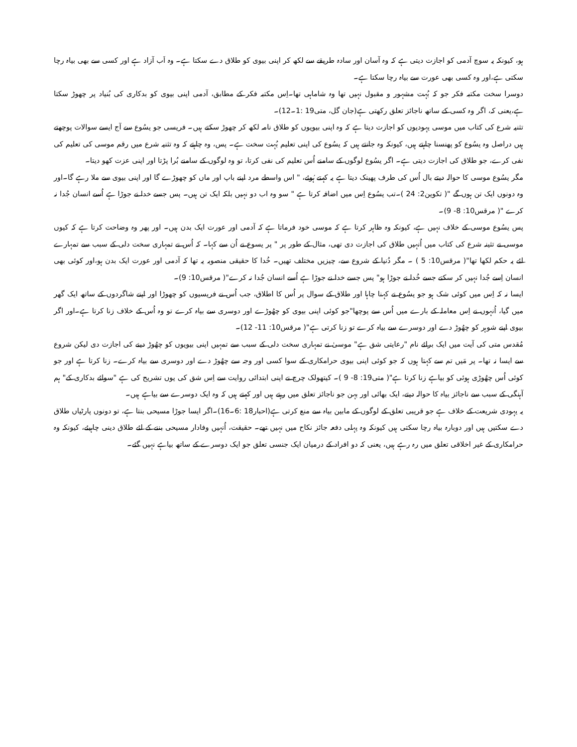ہو، کیونکہ یہ سوچ آدمی کو اجازت دیتی ہے کہ وہ آسان اور سادہ طریقے سے لکھ کر اپنی بیوی کو طلاق دے سکتا ہے۔ وہ اَب آزاد ہے اور کسی سے بھی بیاہ رچا سکتی ہے،اور وہ کسی بھی عورت سے بیاہ رچا سکتا ہے۔
دوسرا سخت مکتبہ فکر جو کہ بُہت مشہور و مقبول نہیں تھا وہ شاماہی تھا۔اِس مکتبہ فکر کے مطابق، آدمی اپنی بیوی کو بدکاری کی بُنیاد پر چھوڑ سکتا ہے،یعنی کہ، اگر وہ کسی کے ساتھ ناجائز تعلق رکھتی ہے(جان گل، متی19 :1۔12)۔
تثنیہ شرع کی کتاب میں موسی یہودیوں کو اجازت دیتا ہے کہ وہ اپنی بیویوں کو طلاق نامہ لکھ کر چھوڑ سکتے ہیں۔ فریسی جو یسُوع سے آج ایسے سوالات پوچھتے ہیں دراصل وہ یسُوع کو پھنسنا چاہتے ہیں، کیونکہ وہ جانتے ہیں کہ یسُوع کی اپنی تعلیم بُہت سخت ہے۔ پس، وہ چاہتے کہ وہ تثنیہ شرع میں رقم موسی کی تعلیم کی نفی کرے، جو طلاق کی اجازت دیتی ہے۔ اگر یسُوع لوگوں کے سامنے اُس تعلیم کی نفی کرتا، تو وہ لوگوں کے سامنے بُرا پڑتا اور اپنی عزت کھو دیتا۔
مگر یسُوع موسی کا حوالہ دیتے بال اُس کی طرف پھینک دیتا ہے یہ کہتے ہُوئے، " اس واسطے مرد اپنے باپ اور ماں کو چھوڑے گا اور اپنی بیوی سے ملا رہے گا۔اور وہ دونوں ایک تن ہوں گے "( تکوین2: 24 )۔تب یسُوع اِس میں اضافہ کرتا ہے " سو وہ اب دو نہیں بلکہ ایک تن ہیں۔ پس جسے خدا نے جوڑا ہے اُسے انسان جُدا نہ کرے "( مرقس10: 8- 9)۔
پس یسُوع موسی کے خلاف نہیں ہے، کیونکہ وہ ظاہر کرتا ہے کہ موسی خود فرماتا ہے کہ آدمی اور عورت ایک بدن ہیں۔ اور پھر وہ وضاحت کرتا ہے کہ کیوں موسی نے تثینہ شرع کی کتاب میں اُنہیں طلاق کی اجازت دی تھی، مثال کے طور پر " پر یسوع نے اُن سے کہا۔ کہ اُس نے تمہاری سخت دلی کے سبب سے تمہارے لئے یہ حکم لکھا تھا"( مرقس10: 5 ) ۔ مگر دُنیا کے شروع سے، چیزیں مختلف تھیں۔ خُدا کا حقیقی منصوبہ یہ تھا کہ آدمی اور عورت ایک بدن ہو،اور کوئی بھی انسان اِسے جُدا نہیں کر سکتے جسے خُدا نے جوڑا ہو" پس جسے خدا نے جوڑا ہے اُسے انسان جُدا نہ کرے"( مرقس10: 9)۔
ایسا نہ کہ اِس میں کوئی شک ہو جو یسُوع نے کہنا چاہا اور طلاق کے سوال پر اُس کا اطلاق، جب اُس نے فریسیوں کو چھوڑا اور اپنے شاگردوں کے ساتھ ایک گھر میں گیا، اُنہوں نے اِس معاملہ کے بارے میں اُس سے پوچھا"جو کوئی اپنی بیوی کو چھُوڑے اور دوسری سے بیاہ کرے تو وہ اُس کے خلاف زنا کرتا ہے۔اور اگر بیوی اپنے شوہر کو چھُوڑ دے اور دوسرے سے بیاہ کرے تو زنا کرتی ہے"( مرقس10: 11- 12)۔
مُقدس متی کی آیت میں ایک برائے نام "رعایتی شق ہے" موسیٰ نے تمہاری سخت دلی کے سبب سے تمہیں اپنی بیویوں کو چھُوڑ دینے کی اجازت دی لیکن شروع سے ایسا نہ تھا۔ پر مَیں تم سے کہتا ہوں کہ جو کوئی اپنی بیوی حرامکاری کے سوا کسی اور وجہ سے چھُوڑ دے اور دوسری سے بیاہ کرے۔ زنا کرتا ہے اور جو کوئی اُس چھُوڑی ہوئی کو بیاہے زنا کرتا ہے"( متی19: 8- 9 )۔ کیتھولک چرچ نے اپنی ابتدائی روایت سے اِس شق کی یوں تشریح کی ہے "سوائے بدکاری کے" ہم آہنگی کے سبب سے ناجائز بیاہ کا حوالہ دیتے، ایک بھائی اور بہن جو ناجائز تعلق میں رہتے ہیں اور کہتے ہیں کہ وہ ایک دوسرے سے بیاہے ہیں۔
یہ یہودی شریعت کے خلاف ہے جو قریبی تعلق کے لوگوں کے مابین بیاہ سے منع کرتی ہے(احبار18 :6۔16)۔اگر ایسا جوڑا مسیحی بنتا ہے، تو دونوں پارٹیاں طلاق دے سکتیں ہیں اور دوبارہ بیاہ رچا سکتی ہیں کیونکہ وہ پہلی دفعہ جائز نکاح میں نہیں تھے۔ حقیقت، اُنہیں وفادار مسیحی بننے کے لئے طلاق دینی چاہیئے، کیونکہ وہ حرامکاری کے غیر اخلاقی تعلق میں رہ رہے ہیں، یعنی کہ دو افراد کے درمیان ایک جنسی تعلق جو ایک دوسرے کے ساتھ بیاہے نہیں گئے۔